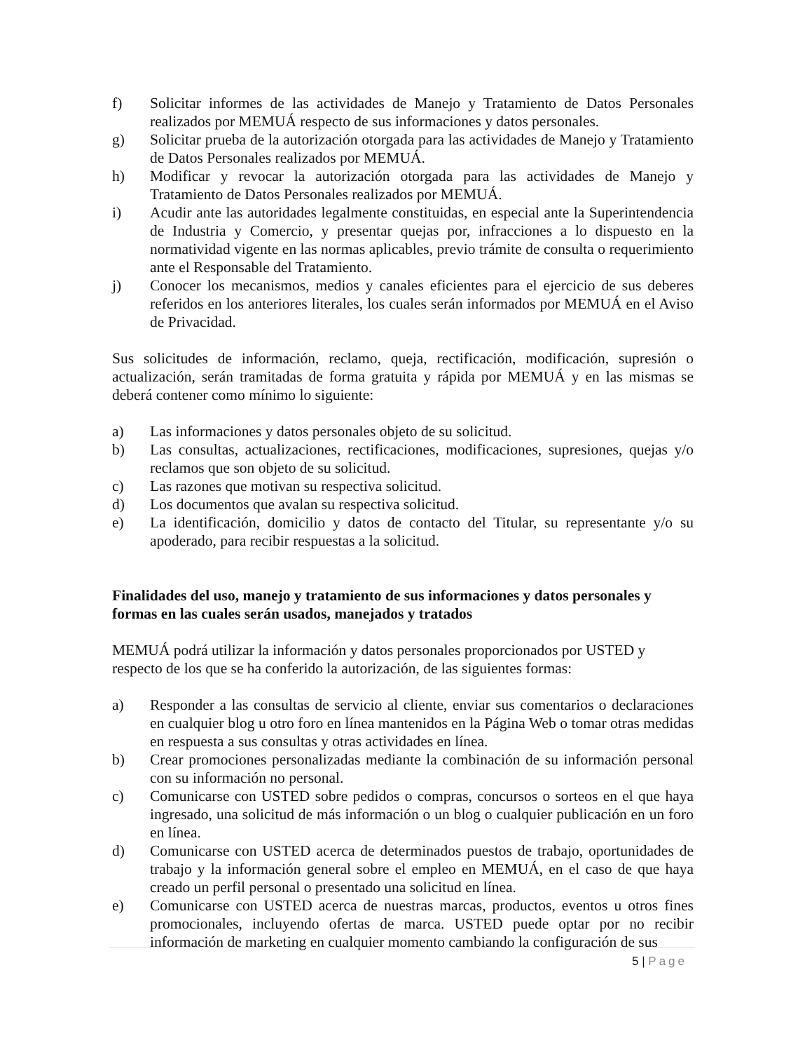f) Solicitar informes de las actividades de Manejo y Tratamiento de Datos Personales realizados por MEMUÁ respecto de sus informaciones y datos personales.
g) Solicitar prueba de la autorización otorgada para las actividades de Manejo y Tratamiento de Datos Personales realizados por MEMUÁ.
h) Modificar y revocar la autorización otorgada para las actividades de Manejo y Tratamiento de Datos Personales realizados por MEMUÁ.
i) Acudir ante las autoridades legalmente constituidas, en especial ante la Superintendencia de Industria y Comercio, y presentar quejas por, infracciones a lo dispuesto en la normatividad vigente en las normas aplicables, previo trámite de consulta o requerimiento ante el Responsable del Tratamiento.
j) Conocer los mecanismos, medios y canales eficientes para el ejercicio de sus deberes referidos en los anteriores literales, los cuales serán informados por MEMUÁ en el Aviso de Privacidad.
Sus solicitudes de información, reclamo, queja, rectificación, modificación, supresión o actualización, serán tramitadas de forma gratuita y rápida por MEMUÁ y en las mismas se deberá contener como mínimo lo siguiente:
a) Las informaciones y datos personales objeto de su solicitud.
b) Las consultas, actualizaciones, rectificaciones, modificaciones, supresiones, quejas y/o reclamos que son objeto de su solicitud.
c) Las razones que motivan su respectiva solicitud.
d) Los documentos que avalan su respectiva solicitud.
e) La identificación, domicilio y datos de contacto del Titular, su representante y/o su apoderado, para recibir respuestas a la solicitud.
Finalidades del uso, manejo y tratamiento de sus informaciones y datos personales y formas en las cuales serán usados, manejados y tratados
MEMUÁ podrá utilizar la información y datos personales proporcionados por USTED y respecto de los que se ha conferido la autorización, de las siguientes formas:
a) Responder a las consultas de servicio al cliente, enviar sus comentarios o declaraciones en cualquier blog u otro foro en línea mantenidos en la Página Web o tomar otras medidas en respuesta a sus consultas y otras actividades en línea.
b) Crear promociones personalizadas mediante la combinación de su información personal con su información no personal.
c) Comunicarse con USTED sobre pedidos o compras, concursos o sorteos en el que haya ingresado, una solicitud de más información o un blog o cualquier publicación en un foro en línea.
d) Comunicarse con USTED acerca de determinados puestos de trabajo, oportunidades de trabajo y la información general sobre el empleo en MEMUÁ, en el caso de que haya creado un perfil personal o presentado una solicitud en línea.
e) Comunicarse con USTED acerca de nuestras marcas, productos, eventos u otros fines promocionales, incluyendo ofertas de marca. USTED puede optar por no recibir información de marketing en cualquier momento cambiando la configuración de sus
5 | Page